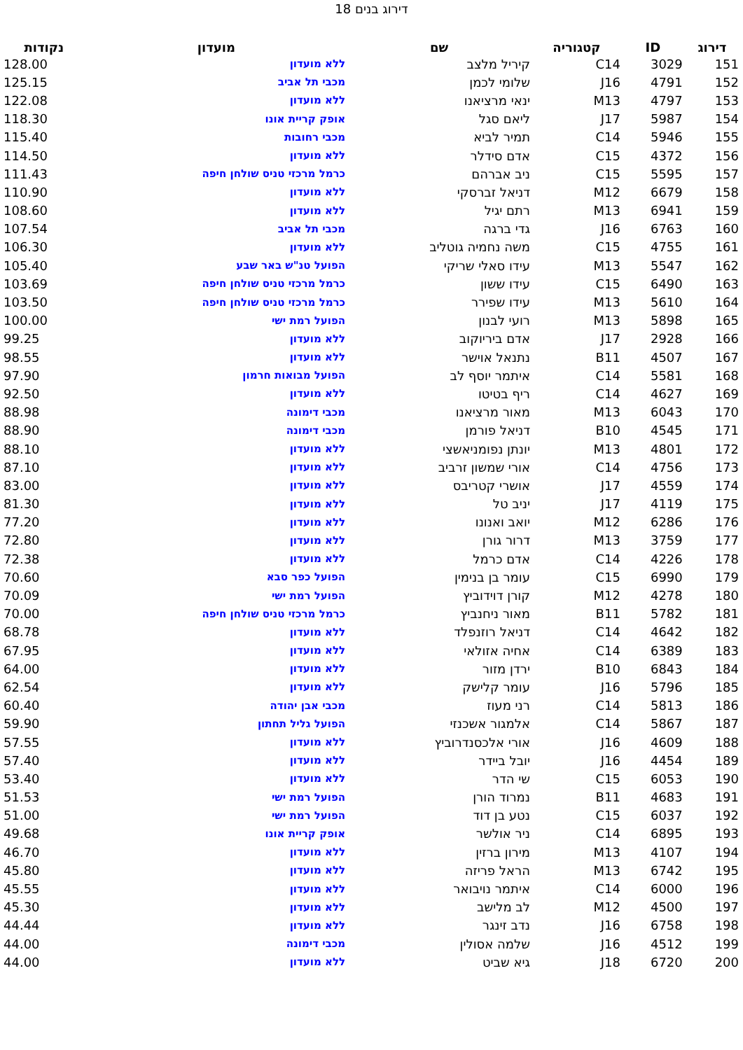דירוג בנים 18
| דירוג | ID | קטגוריה | שם | מועדון | נקודות |
| --- | --- | --- | --- | --- | --- |
| 151 | 3029 | C14 | קיריל מלצב | ללא מועדון | 128.00 |
| 152 | 4791 | J16 | שלומי לכמן | מכבי תל אביב | 125.15 |
| 153 | 4797 | M13 | ינאי מרציאנו | ללא מועדון | 122.08 |
| 154 | 5987 | J17 | ליאם סגל | אופק קריית אונו | 118.30 |
| 155 | 5946 | C14 | תמיר לביא | מכבי רחובות | 115.40 |
| 156 | 4372 | C15 | אדם סידלר | ללא מועדון | 114.50 |
| 157 | 5595 | C15 | ניב אברהם | כרמל מרכזי טניס שולחן חיפה | 111.43 |
| 158 | 6679 | M12 | דניאל זברסקי | ללא מועדון | 110.90 |
| 159 | 6941 | M13 | רתם יגיל | ללא מועדון | 108.60 |
| 160 | 6763 | J16 | גדי ברגה | מכבי תל אביב | 107.54 |
| 161 | 4755 | C15 | משה נחמיה גוטליב | ללא מועדון | 106.30 |
| 162 | 5547 | M13 | עידו סאלי שריקי | הפועל טנ"ש באר שבע | 105.40 |
| 163 | 6490 | C15 | עידו ששון | כרמל מרכזי טניס שולחן חיפה | 103.69 |
| 164 | 5610 | M13 | עידו שפירר | כרמל מרכזי טניס שולחן חיפה | 103.50 |
| 165 | 5898 | M13 | רועי לבנון | הפועל רמת ישי | 100.00 |
| 166 | 2928 | J17 | אדם ביריוקוב | ללא מועדון | 99.25 |
| 167 | 4507 | B11 | נתנאל אוישר | ללא מועדון | 98.55 |
| 168 | 5581 | C14 | איתמר יוסף לב | הפועל מבואות חרמון | 97.90 |
| 169 | 4627 | C14 | ריף בטיטו | ללא מועדון | 92.50 |
| 170 | 6043 | M13 | מאור מרציאנו | מכבי דימונה | 88.98 |
| 171 | 4545 | B10 | דניאל פורמן | מכבי דימונה | 88.90 |
| 172 | 4801 | M13 | יונתן נפומניאשצי | ללא מועדון | 88.10 |
| 173 | 4756 | C14 | אורי שמשון זרביב | ללא מועדון | 87.10 |
| 174 | 4559 | J17 | אושרי קטריבס | ללא מועדון | 83.00 |
| 175 | 4119 | J17 | יניב טל | ללא מועדון | 81.30 |
| 176 | 6286 | M12 | יואב ואנונו | ללא מועדון | 77.20 |
| 177 | 3759 | M13 | דרור גורן | ללא מועדון | 72.80 |
| 178 | 4226 | C14 | אדם כרמל | ללא מועדון | 72.38 |
| 179 | 6990 | C15 | עומר בן בנימין | הפועל כפר סבא | 70.60 |
| 180 | 4278 | M12 | קורן דוידוביץ | הפועל רמת ישי | 70.09 |
| 181 | 5782 | B11 | מאור ניחנביץ | כרמל מרכזי טניס שולחן חיפה | 70.00 |
| 182 | 4642 | C14 | דניאל רוזנפלד | ללא מועדון | 68.78 |
| 183 | 6389 | C14 | אחיה אזולאי | ללא מועדון | 67.95 |
| 184 | 6843 | B10 | ירדן מזור | ללא מועדון | 64.00 |
| 185 | 5796 | J16 | עומר קלישק | ללא מועדון | 62.54 |
| 186 | 5813 | C14 | רני מעוז | מכבי אבן יהודה | 60.40 |
| 187 | 5867 | C14 | אלמגור אשכנזי | הפועל גליל תחתון | 59.90 |
| 188 | 4609 | J16 | אורי אלכסנדרוביץ | ללא מועדון | 57.55 |
| 189 | 4454 | J16 | יובל ביידר | ללא מועדון | 57.40 |
| 190 | 6053 | C15 | שי הדר | ללא מועדון | 53.40 |
| 191 | 4683 | B11 | נמרוד הורן | הפועל רמת ישי | 51.53 |
| 192 | 6037 | C15 | נטע בן דוד | הפועל רמת ישי | 51.00 |
| 193 | 6895 | C14 | ניר אולשר | אופק קריית אונו | 49.68 |
| 194 | 4107 | M13 | מירון ברזין | ללא מועדון | 46.70 |
| 195 | 6742 | M13 | הראל פריזה | ללא מועדון | 45.80 |
| 196 | 6000 | C14 | איתמר נויבואר | ללא מועדון | 45.55 |
| 197 | 4500 | M12 | לב מלישב | ללא מועדון | 45.30 |
| 198 | 6758 | J16 | נדב זינגר | ללא מועדון | 44.44 |
| 199 | 4512 | J16 | שלמה אסולין | מכבי דימונה | 44.00 |
| 200 | 6720 | J18 | גיא שביט | ללא מועדון | 44.00 |